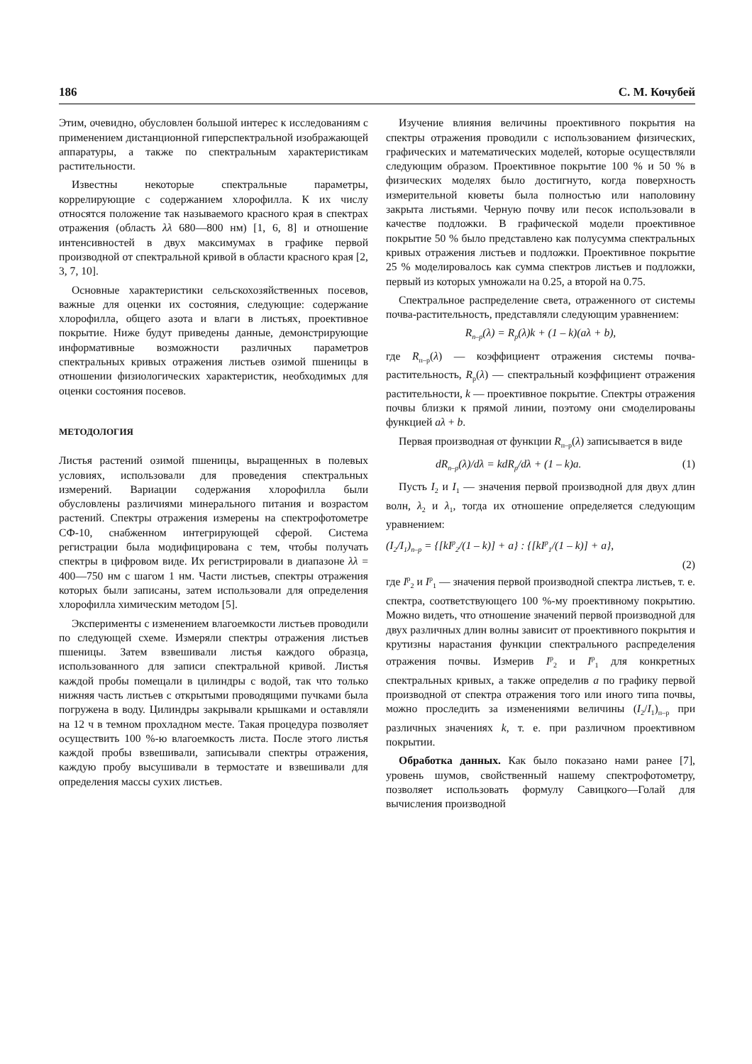186 С. М. Кочубей
Этим, очевидно, обусловлен большой интерес к исследованиям с применением дистанционной гиперспектральной изображающей аппаратуры, а также по спектральным характеристикам растительности.
Известны некоторые спектральные параметры, коррелирующие с содержанием хлорофилла. К их числу относятся положение так называемого красного края в спектрах отражения (область λλ 680—800 нм) [1, 6, 8] и отношение интенсивностей в двух максимумах в графике первой производной от спектральной кривой в области красного края [2, 3, 7, 10].
Основные характеристики сельскохозяйственных посевов, важные для оценки их состояния, следующие: содержание хлорофилла, общего азота и влаги в листьях, проективное покрытие. Ниже будут приведены данные, демонстрирующие информативные возможности различных параметров спектральных кривых отражения листьев озимой пшеницы в отношении физиологических характеристик, необходимых для оценки состояния посевов.
МЕТОДОЛОГИЯ
Листья растений озимой пшеницы, выращенных в полевых условиях, использовали для проведения спектральных измерений. Вариации содержания хлорофилла были обусловлены различиями минерального питания и возрастом растений. Спектры отражения измерены на спектрофотометре СФ-10, снабженном интегрирующей сферой. Система регистрации была модифицирована с тем, чтобы получать спектры в цифровом виде. Их регистрировали в диапазоне λλ = 400—750 нм с шагом 1 нм. Части листьев, спектры отражения которых были записаны, затем использовали для определения хлорофилла химическим методом [5].
Эксперименты с изменением влагоемкости листьев проводили по следующей схеме. Измеряли спектры отражения листьев пшеницы. Затем взвешивали листья каждого образца, использованного для записи спектральной кривой. Листья каждой пробы помещали в цилиндры с водой, так что только нижняя часть листьев с открытыми проводящими пучками была погружена в воду. Цилиндры закрывали крышками и оставляли на 12 ч в темном прохладном месте. Такая процедура позволяет осуществить 100 %-ю влагоемкость листа. После этого листья каждой пробы взвешивали, записывали спектры отражения, каждую пробу высушивали в термостате и взвешивали для определения массы сухих листьев.
Изучение влияния величины проективного покрытия на спектры отражения проводили с использованием физических, графических и математических моделей, которые осуществляли следующим образом. Проективное покрытие 100 % и 50 % в физических моделях было достигнуто, когда поверхность измерительной кюветы была полностью или наполовину закрыта листьями. Черную почву или песок использовали в качестве подложки. В графической модели проективное покрытие 50 % было представлено как полусумма спектральных кривых отражения листьев и подложки. Проективное покрытие 25 % моделировалось как сумма спектров листьев и подложки, первый из которых умножали на 0.25, а второй на 0.75.
Спектральное распределение света, отраженного от системы почва-растительность, представляли следующим уравнением:
R<sub>п–р</sub>(λ) = R<sub>р</sub>(λ)k + (1 – k)(aλ + b),
где R<sub>п–р</sub>(λ) — коэффициент отражения системы почва-растительность, R<sub>р</sub>(λ) — спектральный коэффициент отражения растительности, k — проективное покрытие. Спектры отражения почвы близки к прямой линии, поэтому они смоделированы функцией aλ + b.
Первая производная от функции R<sub>п–р</sub>(λ) записывается в виде
dR<sub>п–р</sub>(λ)/dλ = kdR<sub>р</sub>/dλ + (1 – k)a. (1)
Пусть I<sub>2</sub> и I<sub>1</sub> — значения первой производной для двух длин волн, λ<sub>2</sub> и λ<sub>1</sub>, тогда их отношение определяется следующим уравнением:
(I<sub>2</sub>/I<sub>1</sub>)<sub>п–р</sub> = {[kI<sup>р</sup><sub>2</sub>/(1 – k)] + a} : {[kI<sup>р</sup><sub>1</sub>/(1 – k)] + a},
(2)
где I<sup>р</sup><sub>2</sub> и I<sup>р</sup><sub>1</sub> — значения первой производной спектра листьев, т. е. спектра, соответствующего 100 %-му проективному покрытию. Можно видеть, что отношение значений первой производной для двух различных длин волны зависит от проективного покрытия и крутизны нарастания функции спектрального распределения отражения почвы. Измерив I<sup>р</sup><sub>2</sub> и I<sup>р</sup><sub>1</sub> для конкретных спектральных кривых, а также определив a по графику первой производной от спектра отражения того или иного типа почвы, можно проследить за изменениями величины (I<sub>2</sub>/I<sub>1</sub>)<sub>п–р</sub> при различных значениях k, т. е. при различном проективном покрытии.
Обработка данных. Как было показано нами ранее [7], уровень шумов, свойственный нашему спектрофотометру, позволяет использовать формулу Савицкого—Голай для вычисления производной